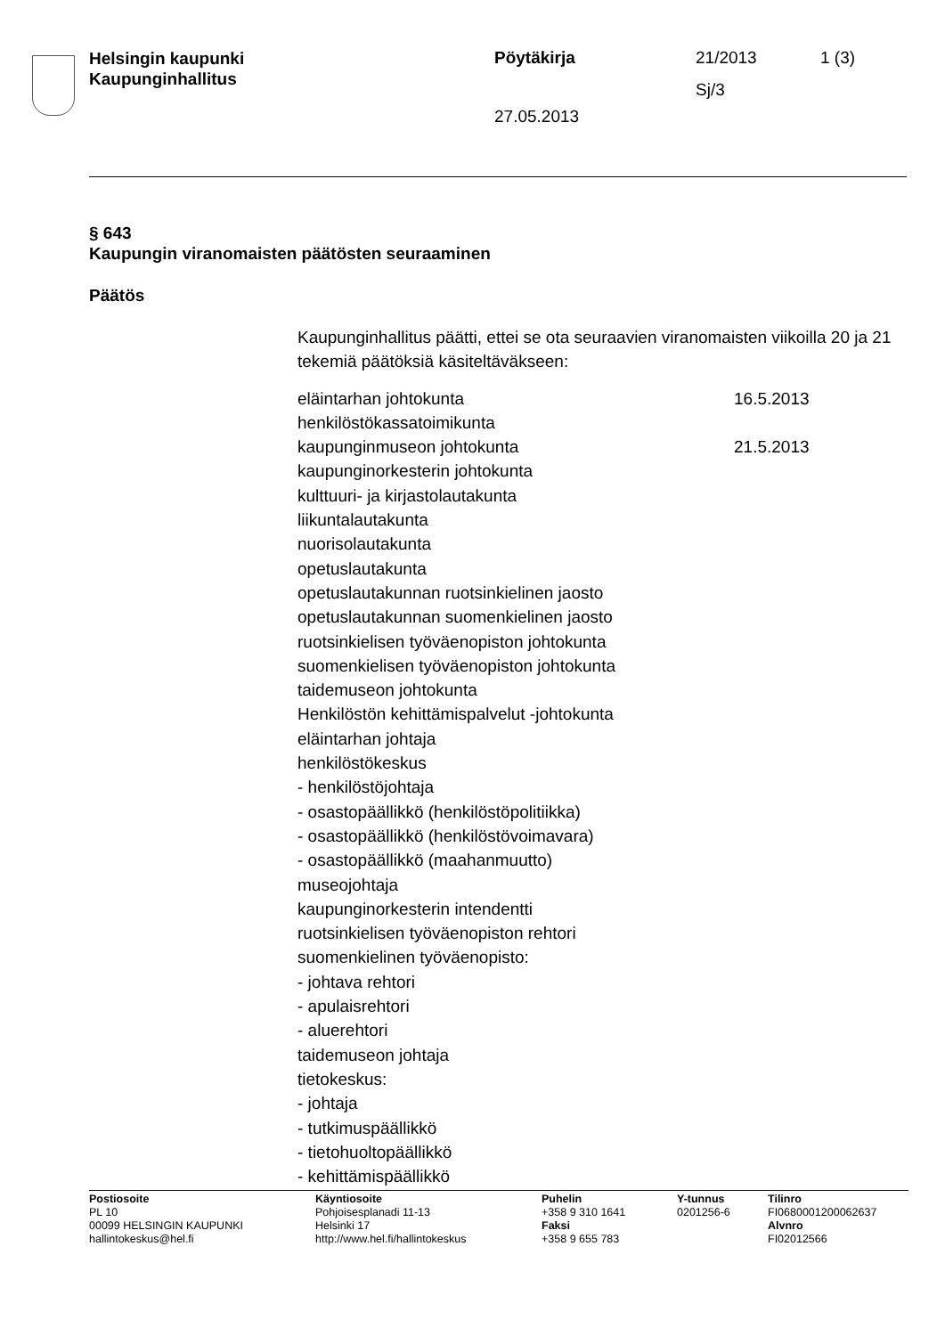Helsingin kaupunki
Kaupunginhallitus
Pöytäkirja
27.05.2013
21/2013
Sj/3
1 (3)
§ 643
Kaupungin viranomaisten päätösten seuraaminen
Päätös
Kaupunginhallitus päätti, ettei se ota seuraavien viranomaisten viikoilla 20 ja 21 tekemiä päätöksiä käsiteltäväkseen:
eläintarhan johtokunta 16.5.2013
henkilöstökassatoimikunta
kaupunginmuseon johtokunta 21.5.2013
kaupunginorkesterin johtokunta
kulttuuri- ja kirjastolautakunta
liikuntalautakunta
nuorisolautakunta
opetuslautakunta
opetuslautakunnan ruotsinkielinen jaosto
opetuslautakunnan suomenkielinen jaosto
ruotsinkielisen työväenopiston johtokunta
suomenkielisen työväenopiston johtokunta
taidemuseon johtokunta
Henkilöstön kehittämispalvelut -johtokunta
eläintarhan johtaja
henkilöstökeskus
- henkilöstöjohtaja
- osastopäällikkö (henkilöstöpolitiikka)
- osastopäällikkö (henkilöstövoimavara)
- osastopäällikkö (maahanmuutto)
museojohtaja
kaupunginorkesterin intendentti
ruotsinkielisen työväenopiston rehtori
suomenkielinen työväenopisto:
- johtava rehtori
- apulaisrehtori
- aluerehtori
taidemuseon johtaja
tietokeskus:
- johtaja
- tutkimuspäällikkö
- tietohuoltopäällikkö
- kehittämispäällikkö
Postiosoite
PL 10
00099 HELSINGIN KAUPUNKI
hallintokeskus@hel.fi
Käyntiosoite
Pohjoisesplanadi 11-13
Helsinki 17
http://www.hel.fi/hallintokeskus
Puhelin
+358 9 310 1641
Faksi
+358 9 655 783
Y-tunnus
0201256-6
Tilinro
FI0680001200062637
Alvnro
FI02012566